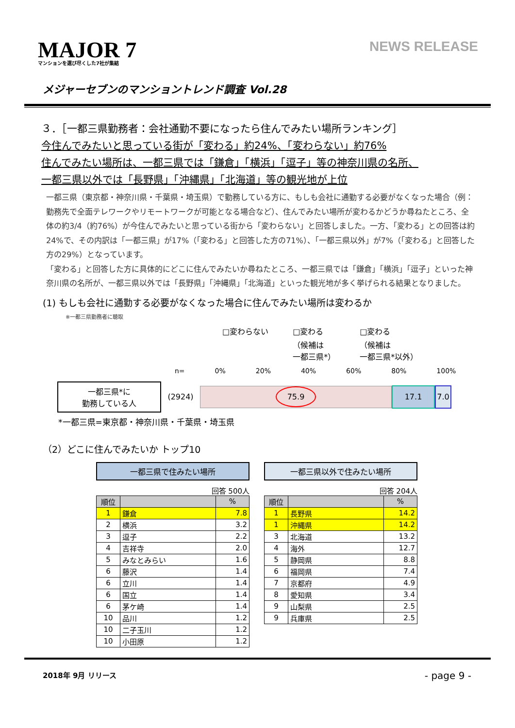MAJOR 7
マンションを選び尽くした7社が集結
NEWS RELEASE
メジャーセブンのマンショントレンド調査 Vol.28
３．［一都三県勤務者：会社通勤不要になったら住んでみたい場所ランキング］
今住んでみたいと思っている街が「変わる」約24%、「変わらない」約76%
住んでみたい場所は、一都三県では「鎌倉」「横浜」「逗子」等の神奈川県の名所、
一都三県以外では「長野県」「沖縄県」「北海道」等の観光地が上位
一都三県（東京都・神奈川県・千葉県・埼玉県）で勤務している方に、もしも会社に通勤する必要がなくなった場合（例：勤務先で全面テレワークやリモートワークが可能となる場合など）、住んでみたい場所が変わるかどうか尋ねたところ、全体の約3/4（約76%）が今住んでみたいと思っている街から「変わらない」と回答しました。一方、「変わる」との回答は約24%で、その内訳は「一都三県」が17%（「変わる」と回答した方の71%）、「一都三県以外」が7%（「変わる」と回答した方の29%）となっています。
「変わる」と回答した方に具体的にどこに住んでみたいか尋ねたところ、一都三県では「鎌倉」「横浜」「逗子」といった神奈川県の名所が、一都三県以外では「長野県」「沖縄県」「北海道」といった観光地が多く挙げられる結果となりました。
(1) もしも会社に通勤する必要がなくなった場合に住んでみたい場所は変わるか
※一都三県勤務者に聴取
□変わらない □変わる
（候補は
一都三県*） □変わる
（候補は
一都三県*以外）
n= 0% 20% 40% 60% 80% 100%
一都三県*に
勤務している人
(2924)
75.9
17.1 7.0
*一都三県=東京都・神奈川県・千葉県・埼玉県
（2）どこに住んでみたいか トップ10
一都三県で住みたい場所
回答 500人
| 順位 | | % |
| --- | --- | --- |
| 1 | 鎌倉 | 7.8 |
| 2 | 横浜 | 3.2 |
| 3 | 逗子 | 2.2 |
| 4 | 吉祥寺 | 2.0 |
| 5 | みなとみらい | 1.6 |
| 6 | 藤沢 | 1.4 |
| 6 | 立川 | 1.4 |
| 6 | 国立 | 1.4 |
| 6 | 茅ケ崎 | 1.4 |
| 10 | 品川 | 1.2 |
| 10 | 二子玉川 | 1.2 |
| 10 | 小田原 | 1.2 |
一都三県以外で住みたい場所
回答 204人
| 順位 | | % |
| --- | --- | --- |
| 1 | 長野県 | 14.2 |
| 1 | 沖縄県 | 14.2 |
| 3 | 北海道 | 13.2 |
| 4 | 海外 | 12.7 |
| 5 | 静岡県 | 8.8 |
| 6 | 福岡県 | 7.4 |
| 7 | 京都府 | 4.9 |
| 8 | 愛知県 | 3.4 |
| 9 | 山梨県 | 2.5 |
| 9 | 兵庫県 | 2.5 |
2018年 9月 リリース - page 9 -